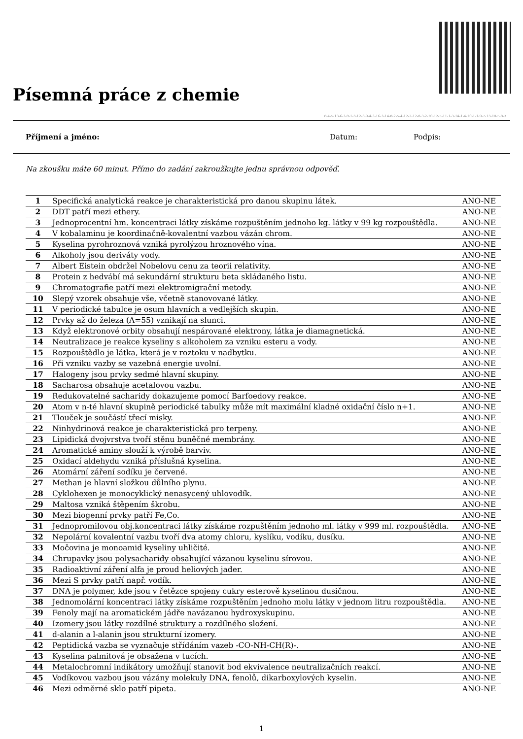Písemná práce z chemie
8-4-5-13-6-3-9-1-3-12-3-9-4-3-16-3-14-8-2-5-4-12-2-12-8-3-2-20-12-5-11-1-3-14-1-4-10-1-1-9-7-13-10-5-8-3
Příjmení a jméno: Datum: Podpis:
Na zkoušku máte 60 minut. Přímo do zadání zakroužkujte jednu správnou odpověď.
| 1 | Specifická analytická reakce je charakteristická pro danou skupinu látek. | ANO-NE |
| 2 | DDT patří mezi ethery. | ANO-NE |
| 3 | Jednoprocentní hm. koncentraci látky získáme rozpuštěním jednoho kg. látky v 99 kg rozpouštědla. | ANO-NE |
| 4 | V kobalaminu je koordinačně-kovalentní vazbou vázán chrom. | ANO-NE |
| 5 | Kyselina pyrohroznová vzniká pyrolýzou hroznového vína. | ANO-NE |
| 6 | Alkoholy jsou deriváty vody. | ANO-NE |
| 7 | Albert Eistein obdržel Nobelovu cenu za teorii relativity. | ANO-NE |
| 8 | Protein z hedvábí má sekundární strukturu beta skládaného listu. | ANO-NE |
| 9 | Chromatografie patří mezi elektromigrační metody. | ANO-NE |
| 10 | Slepý vzorek obsahuje vše, včetně stanovované látky. | ANO-NE |
| 11 | V periodické tabulce je osum hlavních a vedlejších skupin. | ANO-NE |
| 12 | Prvky až do železa (A=55) vznikají na slunci. | ANO-NE |
| 13 | Když elektronové orbity obsahují nespárované elektrony, látka je diamagnetická. | ANO-NE |
| 14 | Neutralizace je reakce kyseliny s alkoholem za vzniku esteru a vody. | ANO-NE |
| 15 | Rozpouštědlo je látka, která je v roztoku v nadbytku. | ANO-NE |
| 16 | Při vzniku vazby se vazebná energie uvolní. | ANO-NE |
| 17 | Halogeny jsou prvky sedmé hlavní skupiny. | ANO-NE |
| 18 | Sacharosa obsahuje acetalovou vazbu. | ANO-NE |
| 19 | Redukovatelné sacharidy dokazujeme pomocí Barfoedovy reakce. | ANO-NE |
| 20 | Atom v n-té hlavní skupině periodické tabulky může mít maximální kladné oxidační číslo n+1. | ANO-NE |
| 21 | Tlouček je součástí třecí misky. | ANO-NE |
| 22 | Ninhydrinová reakce je charakteristická pro terpeny. | ANO-NE |
| 23 | Lipidická dvojvrstva tvoří stěnu buněčné membrány. | ANO-NE |
| 24 | Aromatické aminy slouží k výrobě barviv. | ANO-NE |
| 25 | Oxidací aldehydu vzniká příslušná kyselina. | ANO-NE |
| 26 | Atomární záření sodíku je červené. | ANO-NE |
| 27 | Methan je hlavní složkou důlního plynu. | ANO-NE |
| 28 | Cyklohexen je monocyklický nenasycený uhlovodík. | ANO-NE |
| 29 | Maltosa vzniká štěpením škrobu. | ANO-NE |
| 30 | Mezi biogenní prvky patří Fe,Co. | ANO-NE |
| 31 | Jednopromilovou obj.koncentraci látky získáme rozpuštěním jednoho ml. látky v 999 ml. rozpouštědla. | ANO-NE |
| 32 | Nepolární kovalentní vazbu tvoří dva atomy chloru, kyslíku, vodíku, dusíku. | ANO-NE |
| 33 | Močovina je monoamid kyseliny uhličité. | ANO-NE |
| 34 | Chrupavky jsou polysacharidy obsahující vázanou kyselinu sírovou. | ANO-NE |
| 35 | Radioaktivní záření alfa je proud heliových jader. | ANO-NE |
| 36 | Mezi S prvky patří např. vodík. | ANO-NE |
| 37 | DNA je polymer, kde jsou v řetězce spojeny cukry esterově kyselinou dusičnou. | ANO-NE |
| 38 | Jednomolární koncentraci látky získáme rozpuštěním jednoho molu látky v jednom litru rozpouštědla. | ANO-NE |
| 39 | Fenoly mají na aromatickém jádře navázanou hydroxyskupinu. | ANO-NE |
| 40 | Izomery jsou látky rozdílné struktury a rozdílného složení. | ANO-NE |
| 41 | d-alanin a l-alanin jsou strukturní izomery. | ANO-NE |
| 42 | Peptidická vazba se vyznačuje střídáním vazeb -CO-NH-CH(R)-. | ANO-NE |
| 43 | Kyselina palmitová je obsažena v tucích. | ANO-NE |
| 44 | Metalochromní indikátory umožňují stanovit bod ekvivalence neutralizačních reakcí. | ANO-NE |
| 45 | Vodíkovou vazbou jsou vázány molekuly DNA, fenolů, dikarboxylových kyselin. | ANO-NE |
| 46 | Mezi odměrné sklo patří pipeta. | ANO-NE |
1